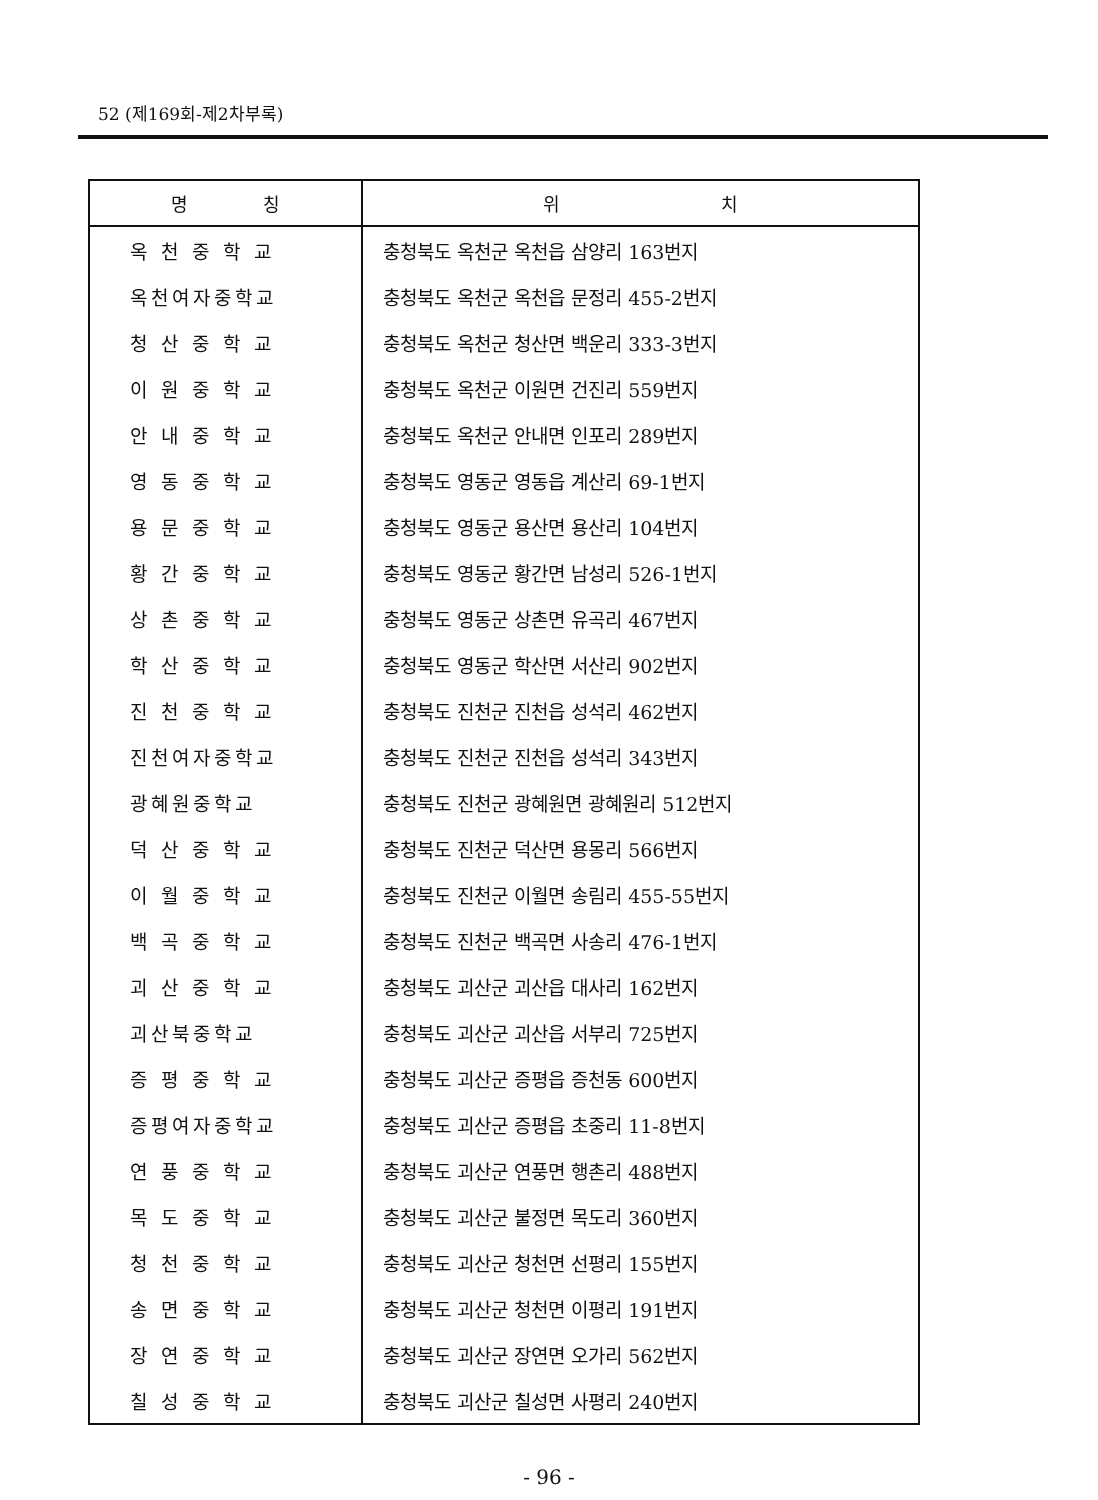52 (제169회-제2차부록)
| 명 칭 | 위 치 |
| --- | --- |
| 옥 천 중 학 교 | 충청북도 옥천군 옥천읍 삼양리 163번지 |
| 옥천여자중학교 | 충청북도 옥천군 옥천읍 문정리 455-2번지 |
| 청 산 중 학 교 | 충청북도 옥천군 청산면 백운리 333-3번지 |
| 이 원 중 학 교 | 충청북도 옥천군 이원면 건진리 559번지 |
| 안 내 중 학 교 | 충청북도 옥천군 안내면 인포리 289번지 |
| 영 동 중 학 교 | 충청북도 영동군 영동읍 계산리 69-1번지 |
| 용 문 중 학 교 | 충청북도 영동군 용산면 용산리 104번지 |
| 황 간 중 학 교 | 충청북도 영동군 황간면 남성리 526-1번지 |
| 상 촌 중 학 교 | 충청북도 영동군 상촌면 유곡리 467번지 |
| 학 산 중 학 교 | 충청북도 영동군 학산면 서산리 902번지 |
| 진 천 중 학 교 | 충청북도 진천군 진천읍 성석리 462번지 |
| 진천여자중학교 | 충청북도 진천군 진천읍 성석리 343번지 |
| 광혜원중학교 | 충청북도 진천군 광혜원면 광혜원리 512번지 |
| 덕 산 중 학 교 | 충청북도 진천군 덕산면 용몽리 566번지 |
| 이 월 중 학 교 | 충청북도 진천군 이월면 송림리 455-55번지 |
| 백 곡 중 학 교 | 충청북도 진천군 백곡면 사송리 476-1번지 |
| 괴 산 중 학 교 | 충청북도 괴산군 괴산읍 대사리 162번지 |
| 괴산북중학교 | 충청북도 괴산군 괴산읍 서부리 725번지 |
| 증 평 중 학 교 | 충청북도 괴산군 증평읍 증천동 600번지 |
| 증평여자중학교 | 충청북도 괴산군 증평읍 초중리 11-8번지 |
| 연 풍 중 학 교 | 충청북도 괴산군 연풍면 행촌리 488번지 |
| 목 도 중 학 교 | 충청북도 괴산군 불정면 목도리 360번지 |
| 청 천 중 학 교 | 충청북도 괴산군 청천면 선평리 155번지 |
| 송 면 중 학 교 | 충청북도 괴산군 청천면 이평리 191번지 |
| 장 연 중 학 교 | 충청북도 괴산군 장연면 오가리 562번지 |
| 칠 성 중 학 교 | 충청북도 괴산군 칠성면 사평리 240번지 |
- 96 -